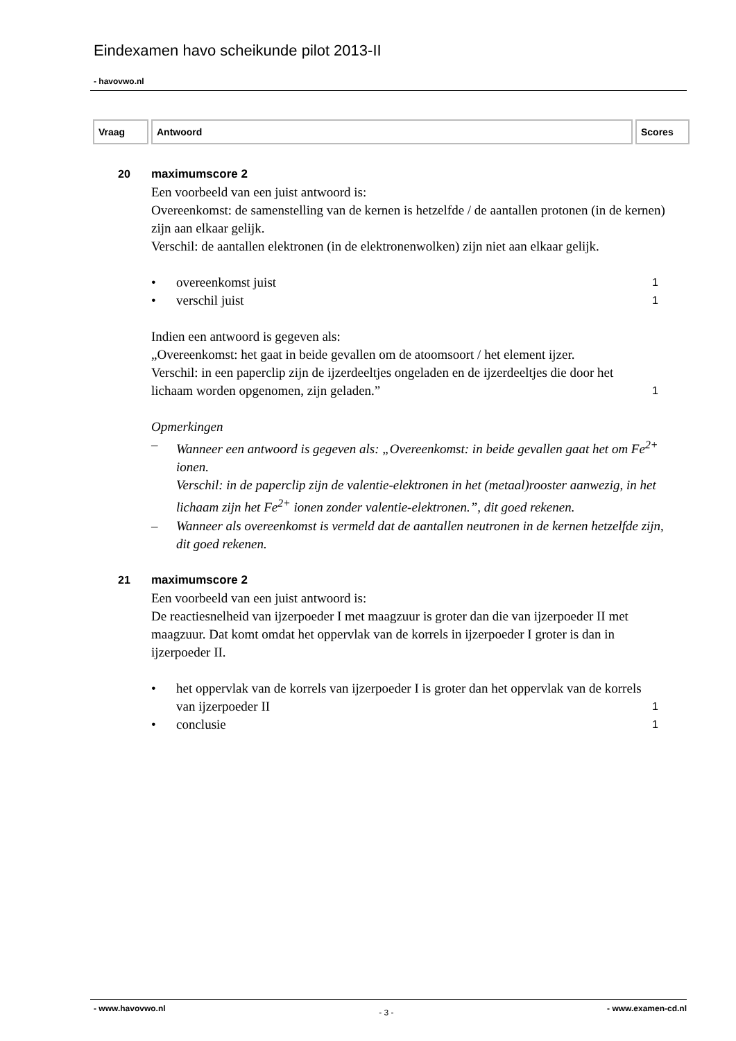Eindexamen havo scheikunde pilot 2013-II
- havovwo.nl
| Vraag | Antwoord | Scores |
| --- | --- | --- |
20 maximumscore 2
Een voorbeeld van een juist antwoord is:
Overeenkomst: de samenstelling van de kernen is hetzelfde / de aantallen protonen (in de kernen) zijn aan elkaar gelijk.
Verschil: de aantallen elektronen (in de elektronenwolken) zijn niet aan elkaar gelijk.
• overeenkomst juist 1
• verschil juist 1
Indien een antwoord is gegeven als:
„Overeenkomst: het gaat in beide gevallen om de atoomsoort / het element ijzer.
Verschil: in een paperclip zijn de ijzerdeeltjes ongeladen en de ijzerdeeltjes die door het lichaam worden opgenomen, zijn geladen.” 1
Opmerkingen
– Wanneer een antwoord is gegeven als: „Overeenkomst: in beide gevallen gaat het om Fe<sup>2+</sup> ionen.
Verschil: in de paperclip zijn de valentie-elektronen in het (metaal)rooster aanwezig, in het lichaam zijn het Fe<sup>2+</sup> ionen zonder valentie-elektronen.”, dit goed rekenen.
– Wanneer als overeenkomst is vermeld dat de aantallen neutronen in de kernen hetzelfde zijn, dit goed rekenen.
21 maximumscore 2
Een voorbeeld van een juist antwoord is:
De reactiesnelheid van ijzerpoeder I met maagzuur is groter dan die van ijzerpoeder II met maagzuur. Dat komt omdat het oppervlak van de korrels in ijzerpoeder I groter is dan in ijzerpoeder II.
• het oppervlak van de korrels van ijzerpoeder I is groter dan het oppervlak van de korrels van ijzerpoeder II 1
• conclusie 1
- www.havovwo.nl - 3 - - www.examen-cd.nl